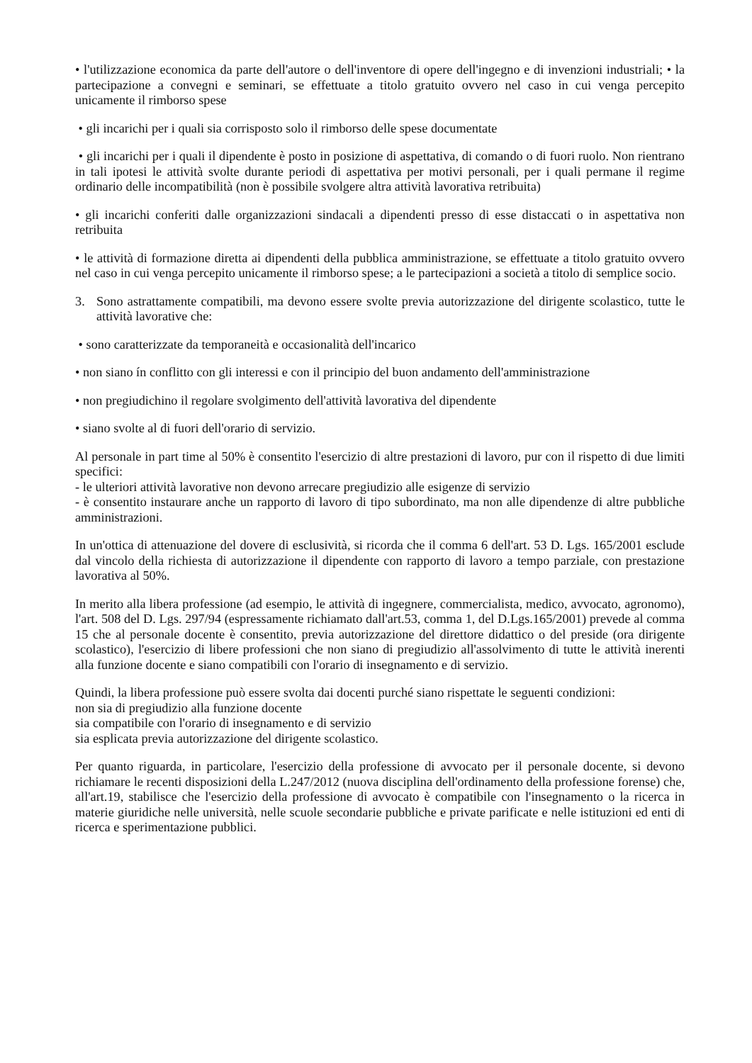• l'utilizzazione economica da parte dell'autore o dell'inventore di opere dell'ingegno e di invenzioni industriali; • la partecipazione a convegni e seminari, se effettuate a titolo gratuito ovvero nel caso in cui venga percepito unicamente il rimborso spese
• gli incarichi per i quali sia corrisposto solo il rimborso delle spese documentate
• gli incarichi per i quali il dipendente è posto in posizione di aspettativa, di comando o di fuori ruolo. Non rientrano in tali ipotesi le attività svolte durante periodi di aspettativa per motivi personali, per i quali permane il regime ordinario delle incompatibilità (non è possibile svolgere altra attività lavorativa retribuita)
• gli incarichi conferiti dalle organizzazioni sindacali a dipendenti presso di esse distaccati o in aspettativa non retribuita
• le attività di formazione diretta ai dipendenti della pubblica amministrazione, se effettuate a titolo gratuito ovvero nel caso in cui venga percepito unicamente il rimborso spese; a le partecipazioni a società a titolo di semplice socio.
3. Sono astrattamente compatibili, ma devono essere svolte previa autorizzazione del dirigente scolastico, tutte le attività lavorative che:
• sono caratterizzate da temporaneità e occasionalità dell'incarico
• non siano ín conflitto con gli interessi e con il principio del buon andamento dell'amministrazione
• non pregiudichino il regolare svolgimento dell'attività lavorativa del dipendente
• siano svolte al di fuori dell'orario di servizio.
Al personale in part time al 50% è consentito l'esercizio di altre prestazioni di lavoro, pur con il rispetto di due limiti specifici:
- le ulteriori attività lavorative non devono arrecare pregiudizio alle esigenze di servizio
- è consentito instaurare anche un rapporto di lavoro di tipo subordinato, ma non alle dipendenze di altre pubbliche amministrazioni.
In un'ottica di attenuazione del dovere di esclusività, si ricorda che il comma 6 dell'art. 53 D. Lgs. 165/2001 esclude dal vincolo della richiesta di autorizzazione il dipendente con rapporto di lavoro a tempo parziale, con prestazione lavorativa al 50%.
In merito alla libera professione (ad esempio, le attività di ingegnere, commercialista, medico, avvocato, agronomo), l'art. 508 del D. Lgs. 297/94 (espressamente richiamato dall'art.53, comma 1, del D.Lgs.165/2001) prevede al comma 15 che al personale docente è consentito, previa autorizzazione del direttore didattico o del preside (ora dirigente scolastico), l'esercizio di libere professioni che non siano di pregiudizio all'assolvimento di tutte le attività inerenti alla funzione docente e siano compatibili con l'orario di insegnamento e di servizio.
Quindi, la libera professione può essere svolta dai docenti purché siano rispettate le seguenti condizioni:
non sia di pregiudizio alla funzione docente
sia compatibile con l'orario di insegnamento e di servizio
sia esplicata previa autorizzazione del dirigente scolastico.
Per quanto riguarda, in particolare, l'esercizio della professione di avvocato per il personale docente, si devono richiamare le recenti disposizioni della L.247/2012 (nuova disciplina dell'ordinamento della professione forense) che, all'art.19, stabilisce che l'esercizio della professione di avvocato è compatibile con l'insegnamento o la ricerca in materie giuridiche nelle università, nelle scuole secondarie pubbliche e private parificate e nelle istituzioni ed enti di ricerca e sperimentazione pubblici.